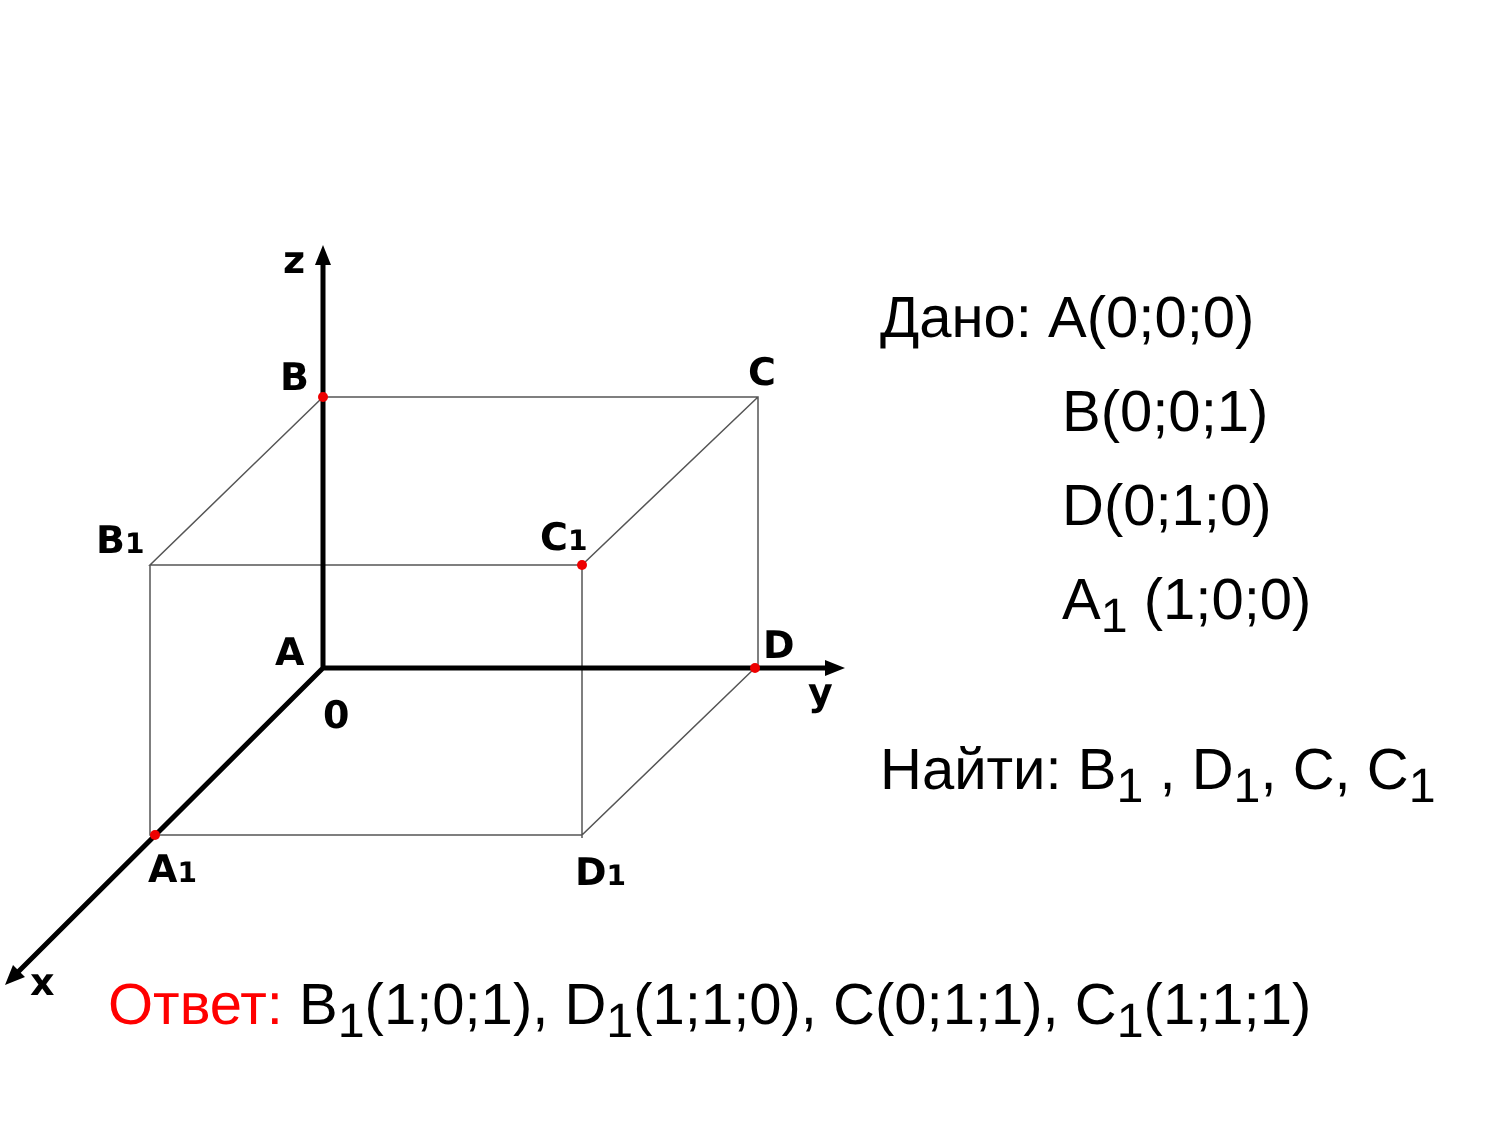z
B
C
B1
C1
A
D
0
y
A1
D1
x
Дано: A(0;0;0)
B(0;0;1)
D(0;1;0)
A<sub>1</sub> (1;0;0)
Найти: B<sub>1</sub> , D<sub>1</sub>, C, C<sub>1</sub>
Ответ: B<sub>1</sub>(1;0;1), D<sub>1</sub>(1;1;0), C(0;1;1), C<sub>1</sub>(1;1;1)